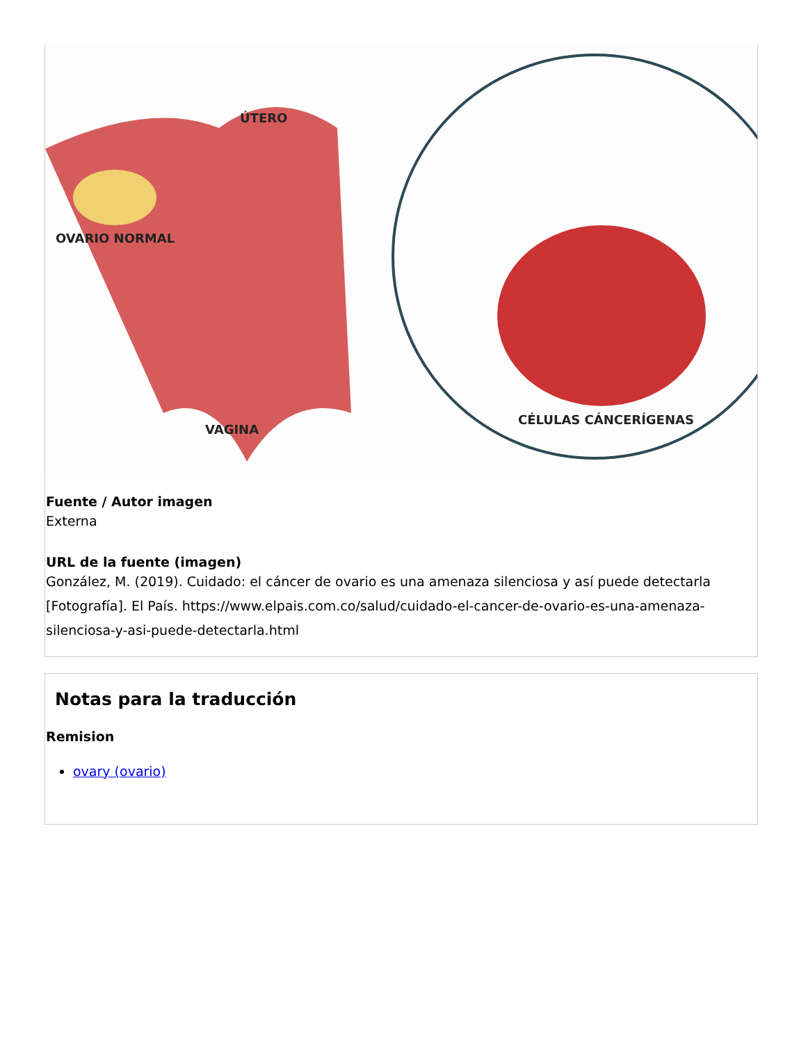ÚTERO
OVARIO NORMAL
VAGINA
CÉLULAS CÁNCERÍGENAS
Fuente / Autor imagen
Externa
URL de la fuente (imagen)
González, M. (2019). Cuidado: el cáncer de ovario es una amenaza silenciosa y así puede detectarla [Fotografía]. El País. https://www.elpais.com.co/salud/cuidado-el-cancer-de-ovario-es-una-amenaza-silenciosa-y-asi-puede-detectarla.html
Notas para la traducción
Remision
ovary (ovario)